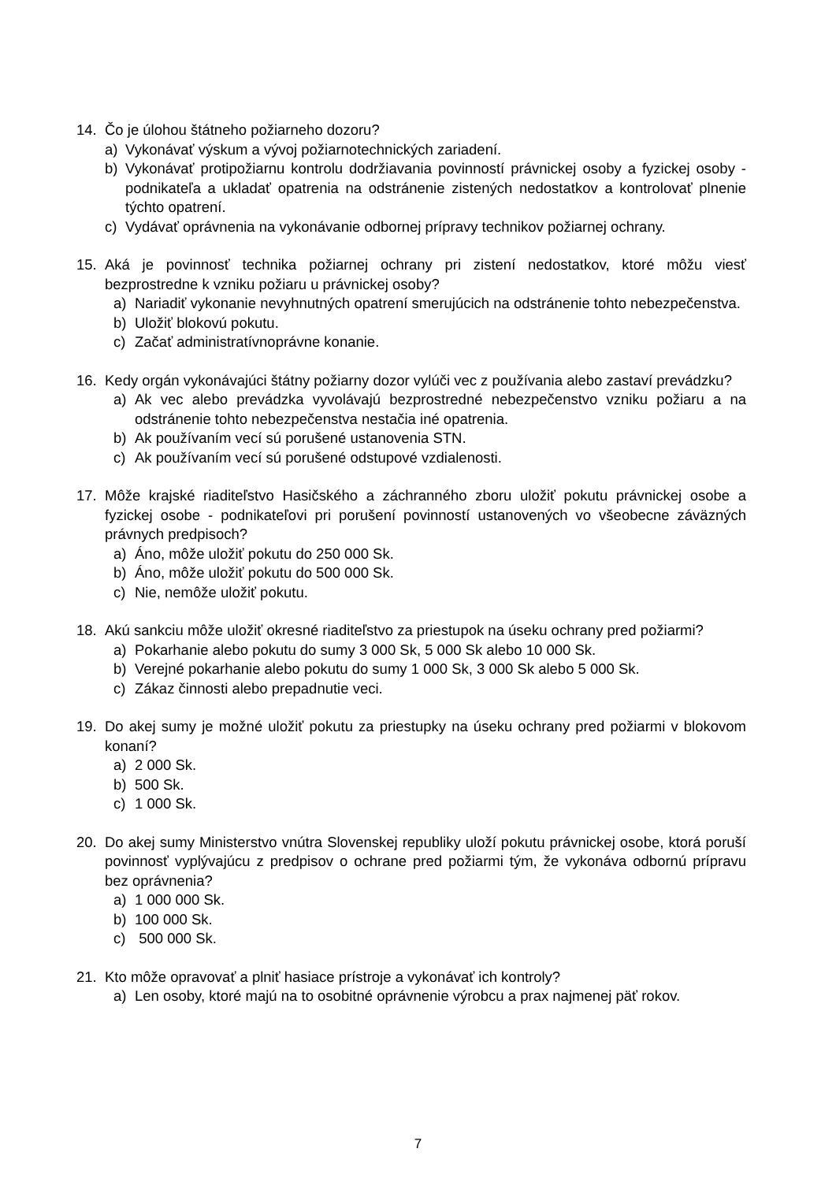14. Čo je úlohou štátneho požiarneho dozoru?
a) Vykonávať výskum a vývoj požiarnotechnických zariadení.
b) Vykonávať protipožiarnu kontrolu dodržiavania povinností právnickej osoby a fyzickej osoby - podnikateľa a ukladať opatrenia na odstránenie zistených nedostatkov a kontrolovať plnenie týchto opatrení.
c) Vydávať oprávnenia na vykonávanie odbornej prípravy technikov požiarnej ochrany.
15. Aká je povinnosť technika požiarnej ochrany pri zistení nedostatkov, ktoré môžu viesť bezprostredne k vzniku požiaru u právnickej osoby?
a) Nariadiť vykonanie nevyhnutných opatrení smerujúcich na odstránenie tohto nebezpečenstva.
b) Uložiť blokovú pokutu.
c) Začať administratívnoprávne konanie.
16. Kedy orgán vykonávajúci štátny požiarny dozor vylúči vec z používania alebo zastaví prevádzku?
a) Ak vec alebo prevádzka vyvolávajú bezprostredné nebezpečenstvo vzniku požiaru a na odstránenie tohto nebezpečenstva nestačia iné opatrenia.
b) Ak používaním vecí sú porušené ustanovenia STN.
c) Ak používaním vecí sú porušené odstupové vzdialenosti.
17. Môže krajské riaditeľstvo Hasičského a záchranného zboru uložiť pokutu právnickej osobe a fyzickej osobe - podnikateľovi pri porušení povinností ustanovených vo všeobecne záväzných právnych predpisoch?
a) Áno, môže uložiť pokutu do 250 000 Sk.
b) Áno, môže uložiť pokutu do 500 000 Sk.
c) Nie, nemôže uložiť pokutu.
18. Akú sankciu môže uložiť okresné riaditeľstvo za priestupok na úseku ochrany pred požiarmi?
a) Pokarhanie alebo pokutu do sumy 3 000 Sk, 5 000 Sk alebo 10 000 Sk.
b) Verejné pokarhanie alebo pokutu do sumy 1 000 Sk, 3 000 Sk alebo 5 000 Sk.
c) Zákaz činnosti alebo prepadnutie veci.
19. Do akej sumy je možné uložiť pokutu za priestupky na úseku ochrany pred požiarmi v blokovom konaní?
a) 2 000 Sk.
b) 500 Sk.
c) 1 000 Sk.
20. Do akej sumy Ministerstvo vnútra Slovenskej republiky uloží pokutu právnickej osobe, ktorá poruší povinnosť vyplývajúcu z predpisov o ochrane pred požiarmi tým, že vykonáva odbornú prípravu bez oprávnenia?
a) 1 000 000 Sk.
b) 100 000 Sk.
c) 500 000 Sk.
21. Kto môže opravovať a plniť hasiace prístroje a vykonávať ich kontroly?
a) Len osoby, ktoré majú na to osobitné oprávnenie výrobcu a prax najmenej päť rokov.
7